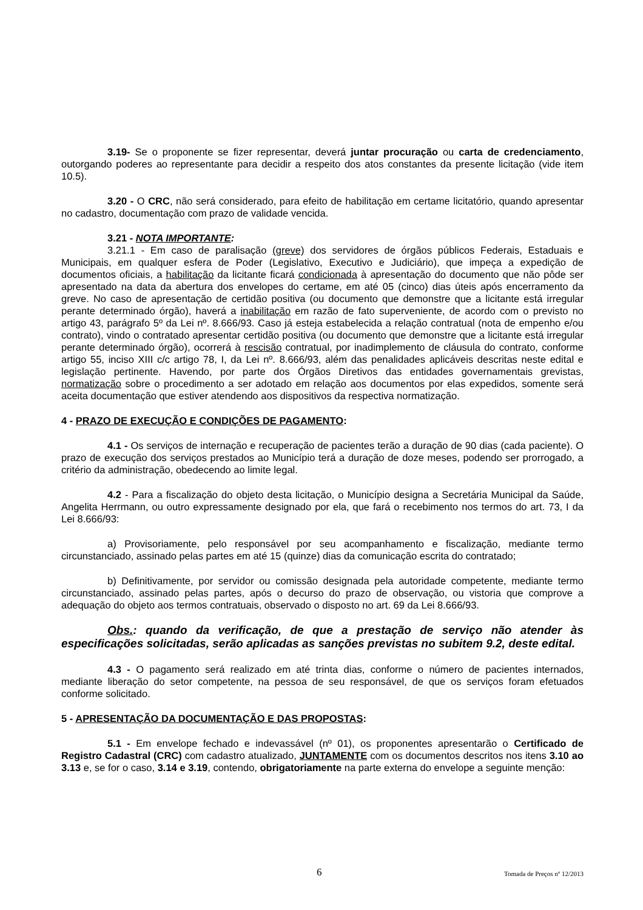3.19- Se o proponente se fizer representar, deverá juntar procuração ou carta de credenciamento, outorgando poderes ao representante para decidir a respeito dos atos constantes da presente licitação (vide item 10.5).
3.20 - O CRC, não será considerado, para efeito de habilitação em certame licitatório, quando apresentar no cadastro, documentação com prazo de validade vencida.
3.21 - NOTA IMPORTANTE:
3.21.1 - Em caso de paralisação (greve) dos servidores de órgãos públicos Federais, Estaduais e Municipais, em qualquer esfera de Poder (Legislativo, Executivo e Judiciário), que impeça a expedição de documentos oficiais, a habilitação da licitante ficará condicionada à apresentação do documento que não pôde ser apresentado na data da abertura dos envelopes do certame, em até 05 (cinco) dias úteis após encerramento da greve. No caso de apresentação de certidão positiva (ou documento que demonstre que a licitante está irregular perante determinado órgão), haverá a inabilitação em razão de fato superveniente, de acordo com o previsto no artigo 43, parágrafo 5º da Lei nº. 8.666/93. Caso já esteja estabelecida a relação contratual (nota de empenho e/ou contrato), vindo o contratado apresentar certidão positiva (ou documento que demonstre que a licitante está irregular perante determinado órgão), ocorrerá à rescisão contratual, por inadimplemento de cláusula do contrato, conforme artigo 55, inciso XIII c/c artigo 78, I, da Lei nº. 8.666/93, além das penalidades aplicáveis descritas neste edital e legislação pertinente. Havendo, por parte dos Órgãos Diretivos das entidades governamentais grevistas, normatização sobre o procedimento a ser adotado em relação aos documentos por elas expedidos, somente será aceita documentação que estiver atendendo aos dispositivos da respectiva normatização.
4 - PRAZO DE EXECUÇÃO E CONDIÇÕES DE PAGAMENTO:
4.1 - Os serviços de internação e recuperação de pacientes terão a duração de 90 dias (cada paciente). O prazo de execução dos serviços prestados ao Município terá a duração de doze meses, podendo ser prorrogado, a critério da administração, obedecendo ao limite legal.
4.2 - Para a fiscalização do objeto desta licitação, o Município designa a Secretária Municipal da Saúde, Angelita Herrmann, ou outro expressamente designado por ela, que fará o recebimento nos termos do art. 73, I da Lei 8.666/93:
a) Provisoriamente, pelo responsável por seu acompanhamento e fiscalização, mediante termo circunstanciado, assinado pelas partes em até 15 (quinze) dias da comunicação escrita do contratado;
b) Definitivamente, por servidor ou comissão designada pela autoridade competente, mediante termo circunstanciado, assinado pelas partes, após o decurso do prazo de observação, ou vistoria que comprove a adequação do objeto aos termos contratuais, observado o disposto no art. 69 da Lei 8.666/93.
Obs.: quando da verificação, de que a prestação de serviço não atender às especificações solicitadas, serão aplicadas as sanções previstas no subitem 9.2, deste edital.
4.3 - O pagamento será realizado em até trinta dias, conforme o número de pacientes internados, mediante liberação do setor competente, na pessoa de seu responsável, de que os serviços foram efetuados conforme solicitado.
5 - APRESENTAÇÃO DA DOCUMENTAÇÃO E DAS PROPOSTAS:
5.1 - Em envelope fechado e indevassável (nº 01), os proponentes apresentarão o Certificado de Registro Cadastral (CRC) com cadastro atualizado, JUNTAMENTE com os documentos descritos nos itens 3.10 ao 3.13 e, se for o caso, 3.14 e 3.19, contendo, obrigatoriamente na parte externa do envelope a seguinte menção:
6 Tomada de Preços nº 12/2013